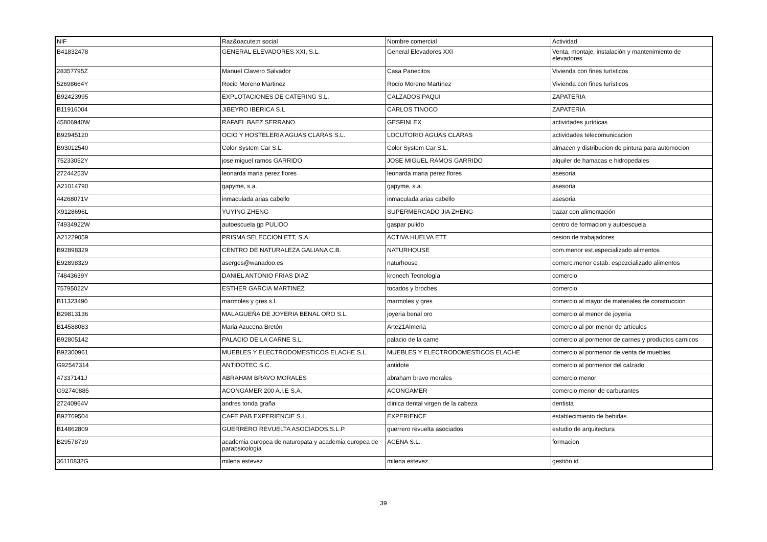| NIF | Raz&oacute;n social | Nombre comercial | Actividad |
| --- | --- | --- | --- |
| B41832478 | GENERAL ELEVADORES XXI, S.L. | General Elevadores XXI | Venta, montaje, instalación y mantenimiento de elevadores |
| 28357795Z | Manuel Clavero Salvador | Casa Panecitos | Vivienda con fines turísticos |
| 52698664Y | Rocio Moreno Martinez | Rocío Moreno Martínez | Vivienda con fines turísticos |
| B92423995 | EXPLOTACIONES DE CATERING S.L. | CALZADOS PAQUI | ZAPATERIA |
| B11916004 | JIBEYRO IBERICA S.L | CARLOS TINOCO | ZAPATERIA |
| 45806940W | RAFAEL BAEZ SERRANO | GESFINLEX | actividades jurídicas |
| B92945120 | OCIO Y HOSTELERIA AGUAS CLARAS S.L. | LOCUTORIO AGUAS CLARAS | actividades telecomunicacion |
| B93012540 | Color System Car S.L. | Color System Car S.L. | almacen y distribucion de pintura para automocion |
| 75233052Y | jose miguel ramos GARRIDO | JOSE MIGUEL RAMOS GARRIDO | alquiler de hamacas e hidropedales |
| 27244253V | leonarda maria perez flores | leonarda maria perez flores | asesoria |
| A21014790 | gapyme, s.a. | gapyme, s.a. | asesoria |
| 44268071V | inmaculada arias cabello | inmaculada arias cabello | asesoria |
| X9128696L | YUYING ZHENG | SUPERMERCADO JIA ZHENG | bazar con alimentación |
| 74934922W | autoescuela gp PULIDO | gaspar pulido | centro de formacion y autoescuela |
| A21229059 | PRISMA SELECCION ETT, S.A. | ACTIVA HUELVA ETT | cesion de trabajadores |
| B92898329 | CENTRO DE NATURALEZA GALIANA C.B. | NATURHOUSE | com.menor est.especializado alimentos |
| E92898329 | aserges@wanadoo.es | naturhouse | comerc.menor estab. espezcializado alimentos |
| 74843639Y | DANIEL ANTONIO FRIAS DIAZ | kronech Tecnología | comercio |
| 75795022V | ESTHER GARCIA MARTINEZ | tocados y broches | comercio |
| B11323490 | marmoles y gres s.l. | marmoles y gres | comercio al mayor de materiales de construccion |
| B29813136 | MALAGUEÑA DE JOYERIA BENAL ORO S.L. | joyeria benal oro | comercio al menor de joyeria |
| B14588083 | Maria Azucena Bretón | Arte21Almeria | comercio al por menor de artículos |
| B92805142 | PALACIO DE LA CARNE S.L. | palacio de la carne | comercio al pormenor de carnes y productos carnicos |
| B92300961 | MUEBLES Y ELECTRODOMESTICOS ELACHE S.L. | MUEBLES Y ELECTRODOMESTICOS ELACHE | comercio al pormenor de venta de muebles |
| G92547314 | ANTIDOTEC S.C. | antidote | comercio al pormenor del calzado |
| 47337141J | ABRAHAM BRAVO MORALES | abraham bravo morales | comercio menor |
| G92740885 | ACONGAMER 200 A.I.E S.A. | ACONGAMER | comercio menor de carburantes |
| 27240964V | andres tonda graña | clinica dental virgen de la cabeza | dentista |
| B92769504 | CAFE PAB EXPERIENCIE S.L. | EXPERIENCE | establecimiento de bebidas |
| B14862809 | GUERRERO REVUELTA ASOCIADOS,S.L.P. | guerrero revuelta asociados | estudio de arquitectura |
| B29578739 | academia europea de naturopata y academia europea de parapsicologia | ACENA S.L. | formacion |
| 36110832G | milena estevez | milena estevez | gestión id |
39